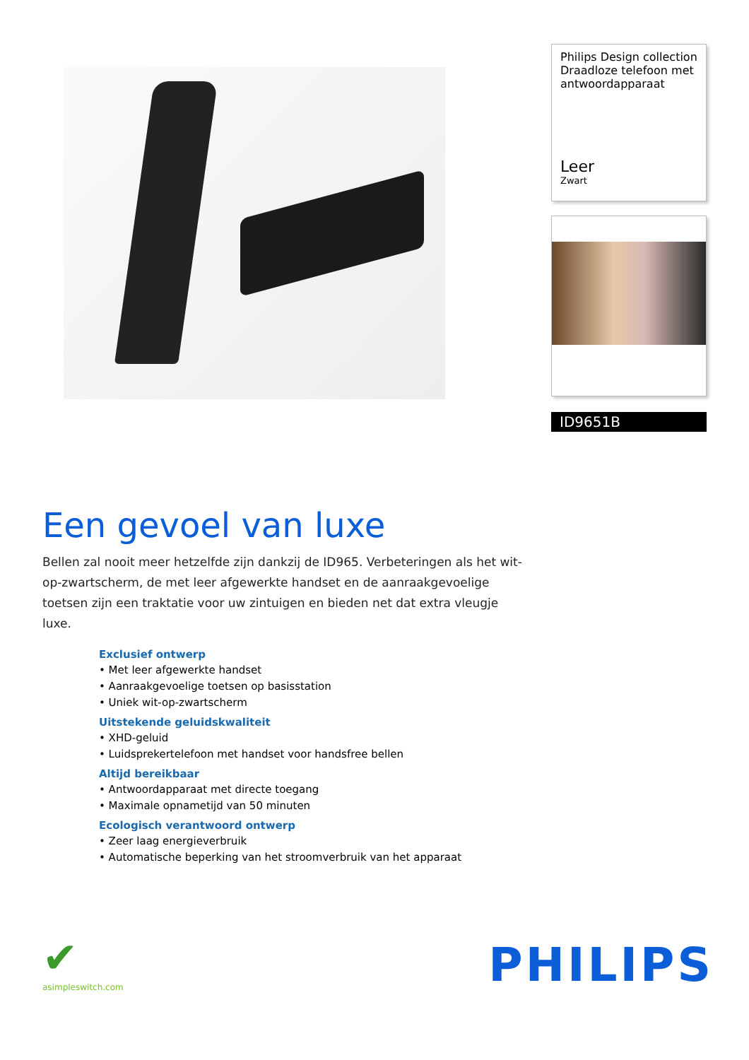Philips Design collection Draadloze telefoon met antwoordapparaat
Leer
Zwart
ID9651B
Een gevoel van luxe
Bellen zal nooit meer hetzelfde zijn dankzij de ID965. Verbeteringen als het wit-op-zwartscherm, de met leer afgewerkte handset en de aanraakgevoelige toetsen zijn een traktatie voor uw zintuigen en bieden net dat extra vleugje luxe.
Exclusief ontwerp
• Met leer afgewerkte handset
• Aanraakgevoelige toetsen op basisstation
• Uniek wit-op-zwartscherm
Uitstekende geluidskwaliteit
• XHD-geluid
• Luidsprekertelefoon met handset voor handsfree bellen
Altijd bereikbaar
• Antwoordapparaat met directe toegang
• Maximale opnametijd van 50 minuten
Ecologisch verantwoord ontwerp
• Zeer laag energieverbruik
• Automatische beperking van het stroomverbruik van het apparaat
✔
asimpleswitch.com
PHILIPS